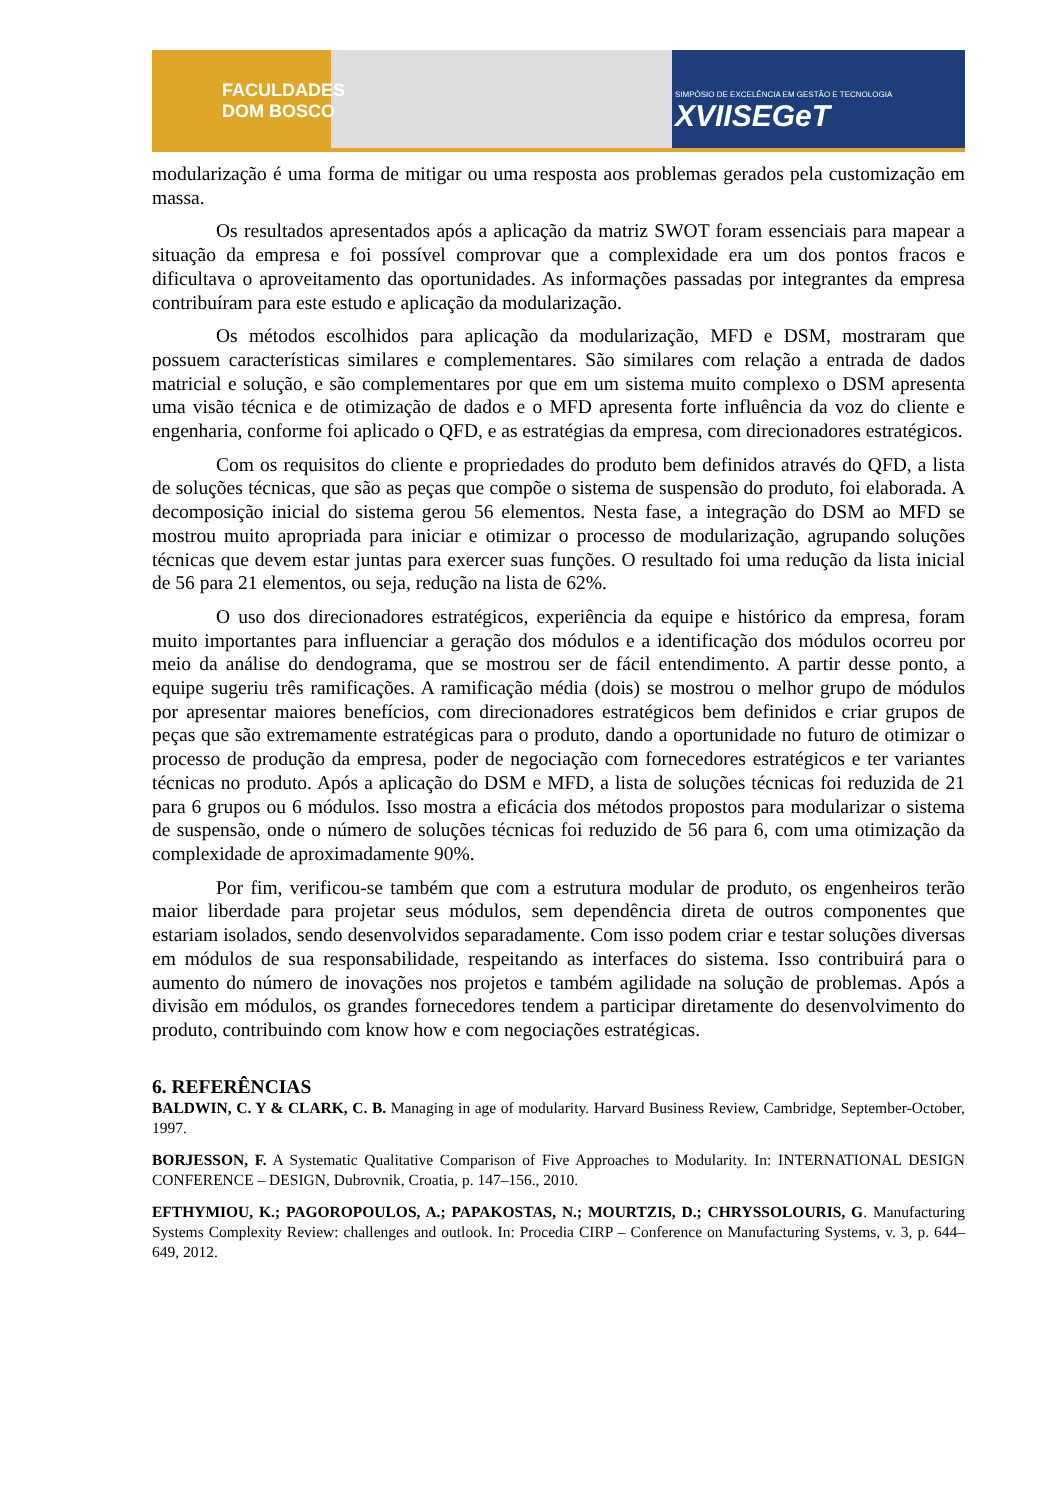FACULDADES
DOM BOSCO
SIMPÓSIO DE EXCELÊNCIA EM GESTÃO E TECNOLOGIA
XVIISEGeT
modularização é uma forma de mitigar ou uma resposta aos problemas gerados pela customização em massa.
Os resultados apresentados após a aplicação da matriz SWOT foram essenciais para mapear a situação da empresa e foi possível comprovar que a complexidade era um dos pontos fracos e dificultava o aproveitamento das oportunidades. As informações passadas por integrantes da empresa contribuíram para este estudo e aplicação da modularização.
Os métodos escolhidos para aplicação da modularização, MFD e DSM, mostraram que possuem características similares e complementares. São similares com relação a entrada de dados matricial e solução, e são complementares por que em um sistema muito complexo o DSM apresenta uma visão técnica e de otimização de dados e o MFD apresenta forte influência da voz do cliente e engenharia, conforme foi aplicado o QFD, e as estratégias da empresa, com direcionadores estratégicos.
Com os requisitos do cliente e propriedades do produto bem definidos através do QFD, a lista de soluções técnicas, que são as peças que compõe o sistema de suspensão do produto, foi elaborada. A decomposição inicial do sistema gerou 56 elementos. Nesta fase, a integração do DSM ao MFD se mostrou muito apropriada para iniciar e otimizar o processo de modularização, agrupando soluções técnicas que devem estar juntas para exercer suas funções. O resultado foi uma redução da lista inicial de 56 para 21 elementos, ou seja, redução na lista de 62%.
O uso dos direcionadores estratégicos, experiência da equipe e histórico da empresa, foram muito importantes para influenciar a geração dos módulos e a identificação dos módulos ocorreu por meio da análise do dendograma, que se mostrou ser de fácil entendimento. A partir desse ponto, a equipe sugeriu três ramificações. A ramificação média (dois) se mostrou o melhor grupo de módulos por apresentar maiores benefícios, com direcionadores estratégicos bem definidos e criar grupos de peças que são extremamente estratégicas para o produto, dando a oportunidade no futuro de otimizar o processo de produção da empresa, poder de negociação com fornecedores estratégicos e ter variantes técnicas no produto. Após a aplicação do DSM e MFD, a lista de soluções técnicas foi reduzida de 21 para 6 grupos ou 6 módulos. Isso mostra a eficácia dos métodos propostos para modularizar o sistema de suspensão, onde o número de soluções técnicas foi reduzido de 56 para 6, com uma otimização da complexidade de aproximadamente 90%.
Por fim, verificou-se também que com a estrutura modular de produto, os engenheiros terão maior liberdade para projetar seus módulos, sem dependência direta de outros componentes que estariam isolados, sendo desenvolvidos separadamente. Com isso podem criar e testar soluções diversas em módulos de sua responsabilidade, respeitando as interfaces do sistema. Isso contribuirá para o aumento do número de inovações nos projetos e também agilidade na solução de problemas. Após a divisão em módulos, os grandes fornecedores tendem a participar diretamente do desenvolvimento do produto, contribuindo com know how e com negociações estratégicas.
6. REFERÊNCIAS
BALDWIN, C. Y & CLARK, C. B. Managing in age of modularity. Harvard Business Review, Cambridge, September-October, 1997.
BORJESSON, F. A Systematic Qualitative Comparison of Five Approaches to Modularity. In: INTERNATIONAL DESIGN CONFERENCE – DESIGN, Dubrovnik, Croatia, p. 147–156., 2010.
EFTHYMIOU, K.; PAGOROPOULOS, A.; PAPAKOSTAS, N.; MOURTZIS, D.; CHRYSSOLOURIS, G. Manufacturing Systems Complexity Review: challenges and outlook. In: Procedia CIRP – Conference on Manufacturing Systems, v. 3, p. 644–649, 2012.